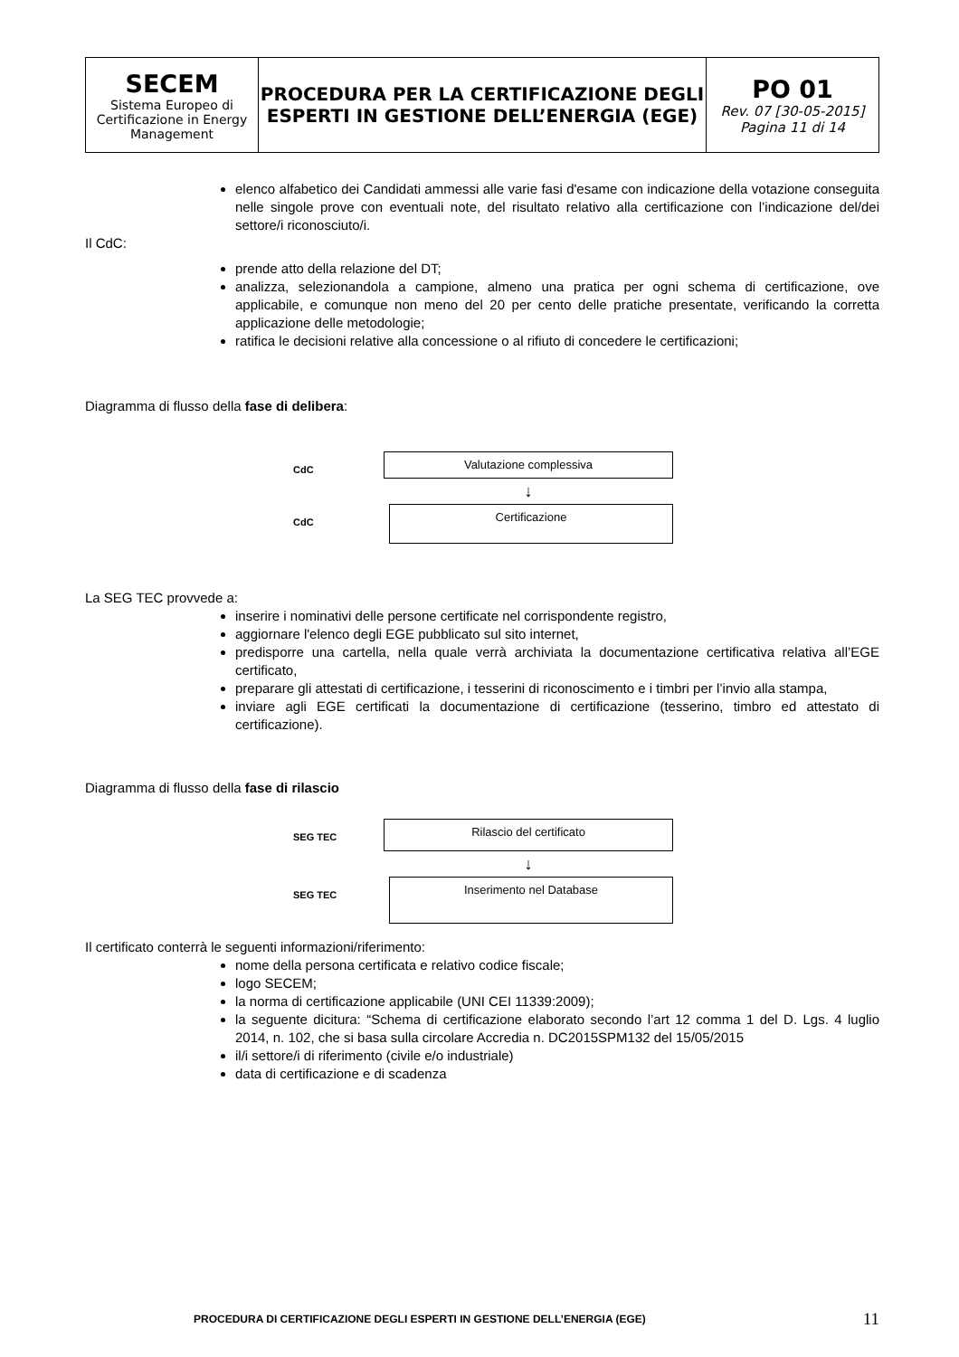| SECEM Sistema Europeo di Certificazione in Energy Management | PROCEDURA PER LA CERTIFICAZIONE DEGLI ESPERTI IN GESTIONE DELL’ENERGIA (EGE) | PO 01 Rev. 07 [30-05-2015] Pagina 11 di 14 |
elenco alfabetico dei Candidati ammessi alle varie fasi d'esame con indicazione della votazione conseguita nelle singole prove con eventuali note, del risultato relativo alla certificazione con l’indicazione del/dei settore/i riconosciuto/i.
Il CdC:
prende atto della relazione del DT;
analizza, selezionandola a campione, almeno una pratica per ogni schema di certificazione, ove applicabile, e comunque non meno del 20 per cento delle pratiche presentate, verificando la corretta applicazione delle metodologie;
ratifica le decisioni relative alla concessione o al rifiuto di concedere le certificazioni;
Diagramma di flusso della fase di delibera:
CdC
Valutazione complessiva
↓
CdC
Certificazione
La SEG TEC provvede a:
inserire i nominativi delle persone certificate nel corrispondente registro,
aggiornare l'elenco degli EGE pubblicato sul sito internet,
predisporre una cartella, nella quale verrà archiviata la documentazione certificativa relativa all’EGE certificato,
preparare gli attestati di certificazione, i tesserini di riconoscimento e i timbri per l’invio alla stampa,
inviare agli EGE certificati la documentazione di certificazione (tesserino, timbro ed attestato di certificazione).
Diagramma di flusso della fase di rilascio
SEG TEC
Rilascio del certificato
↓
SEG TEC
Inserimento nel Database
Il certificato conterrà le seguenti informazioni/riferimento:
nome della persona certificata e relativo codice fiscale;
logo SECEM;
la norma di certificazione applicabile (UNI CEI 11339:2009);
la seguente dicitura: “Schema di certificazione elaborato secondo l’art 12 comma 1 del D. Lgs. 4 luglio 2014, n. 102, che si basa sulla circolare Accredia n. DC2015SPM132 del 15/05/2015
il/i settore/i di riferimento (civile e/o industriale)
data di certificazione e di scadenza
PROCEDURA DI CERTIFICAZIONE DEGLI ESPERTI IN GESTIONE DELL’ENERGIA (EGE) 11